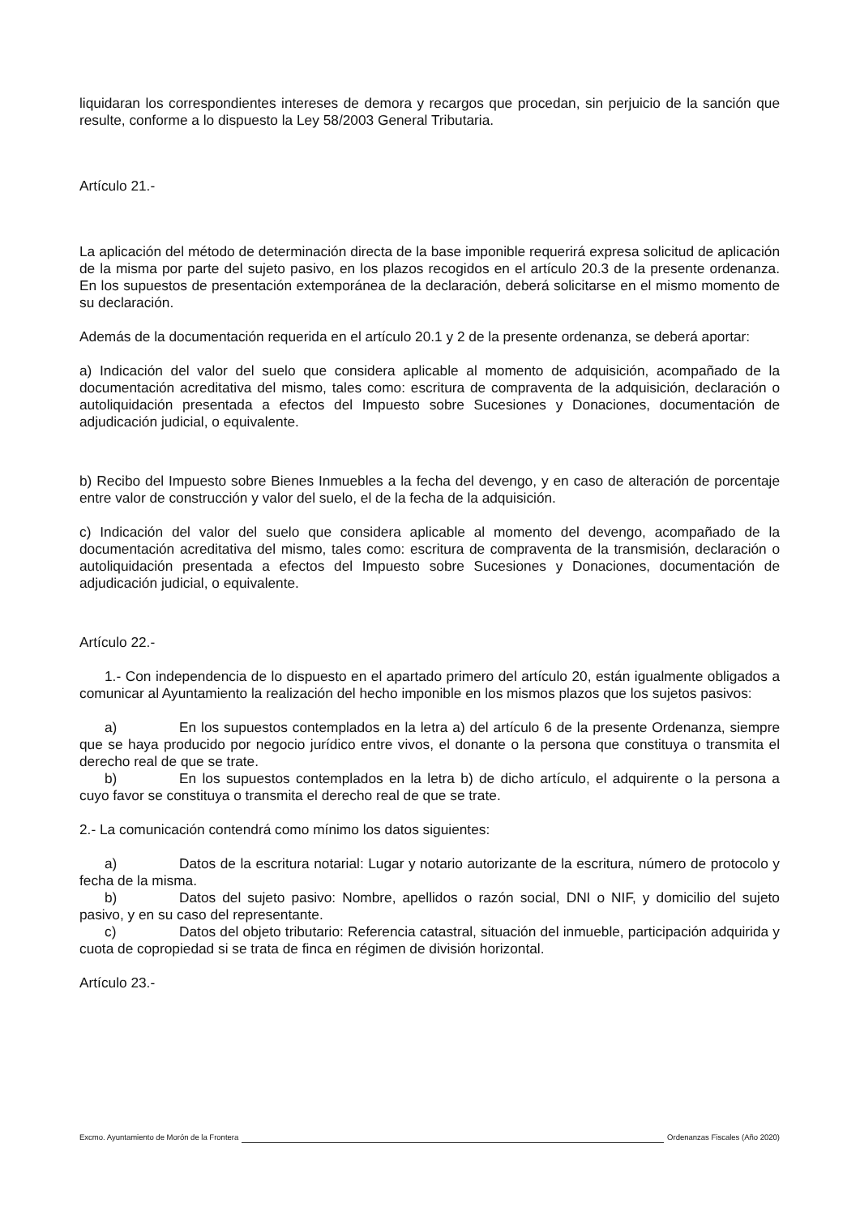liquidaran los correspondientes intereses de demora y recargos que procedan, sin perjuicio de la sanción que resulte, conforme a lo dispuesto la Ley 58/2003 General Tributaria.
Artículo 21.-
La aplicación del método de determinación directa de la base imponible requerirá expresa solicitud de aplicación de la misma por parte del sujeto pasivo, en los plazos recogidos en el artículo 20.3 de la presente ordenanza. En los supuestos de presentación extemporánea de la declaración, deberá solicitarse en el mismo momento de su declaración.
Además de la documentación requerida en el artículo 20.1 y 2 de la presente ordenanza, se deberá aportar:
a) Indicación del valor del suelo que considera aplicable al momento de adquisición, acompañado de la documentación acreditativa del mismo, tales como: escritura de compraventa de la adquisición, declaración o autoliquidación presentada a efectos del Impuesto sobre Sucesiones y Donaciones, documentación de adjudicación judicial, o equivalente.
b) Recibo del Impuesto sobre Bienes Inmuebles a la fecha del devengo, y en caso de alteración de porcentaje entre valor de construcción y valor del suelo, el de la fecha de la adquisición.
c) Indicación del valor del suelo que considera aplicable al momento del devengo, acompañado de la documentación acreditativa del mismo, tales como: escritura de compraventa de la transmisión, declaración o autoliquidación presentada a efectos del Impuesto sobre Sucesiones y Donaciones, documentación de adjudicación judicial, o equivalente.
Artículo 22.-
1.- Con independencia de lo dispuesto en el apartado primero del artículo 20, están igualmente obligados a comunicar al Ayuntamiento la realización del hecho imponible en los mismos plazos que los sujetos pasivos:
a) En los supuestos contemplados en la letra a) del artículo 6 de la presente Ordenanza, siempre que se haya producido por negocio jurídico entre vivos, el donante o la persona que constituya o transmita el derecho real de que se trate.
b) En los supuestos contemplados en la letra b) de dicho artículo, el adquirente o la persona a cuyo favor se constituya o transmita el derecho real de que se trate.
2.- La comunicación contendrá como mínimo los datos siguientes:
a) Datos de la escritura notarial: Lugar y notario autorizante de la escritura, número de protocolo y fecha de la misma.
b) Datos del sujeto pasivo: Nombre, apellidos o razón social, DNI o NIF, y domicilio del sujeto pasivo, y en su caso del representante.
c) Datos del objeto tributario: Referencia catastral, situación del inmueble, participación adquirida y cuota de copropiedad si se trata de finca en régimen de división horizontal.
Artículo 23.-
Excmo. Ayuntamiento de Morón de la Frontera Ordenanzas Fiscales (Año 2020)